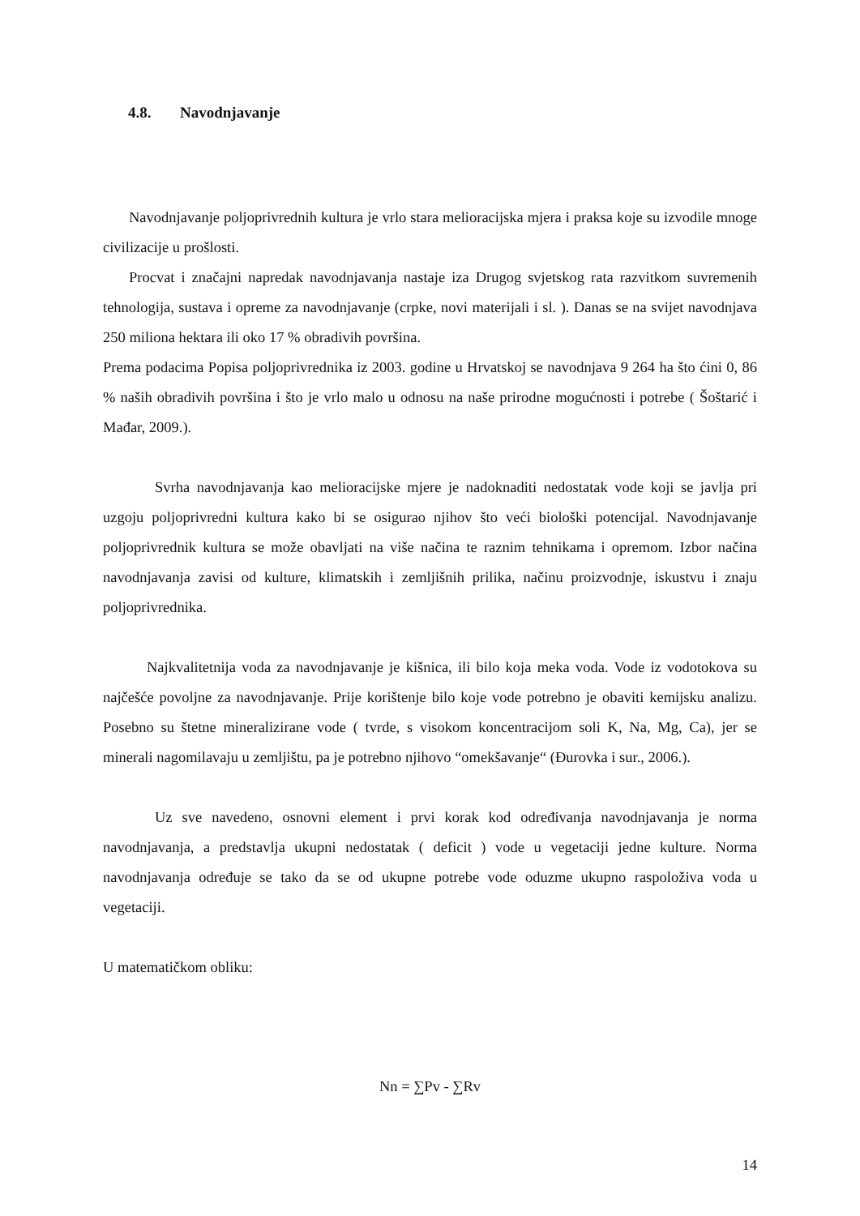4.8. Navodnjavanje
Navodnjavanje poljoprivrednih kultura je vrlo stara melioracijska mjera i praksa koje su izvodile mnoge civilizacije u prošlosti.
Procvat i značajni napredak navodnjavanja nastaje iza Drugog svjetskog rata razvitkom suvremenih tehnologija, sustava i opreme za navodnjavanje (crpke, novi materijali i sl. ). Danas se na svijet navodnjava 250 miliona hektara ili oko 17 % obradivih površina.
Prema podacima Popisa poljoprivrednika iz 2003. godine u Hrvatskoj se navodnjava 9 264 ha što ćini 0, 86 % naših obradivih površina i što je vrlo malo u odnosu na naše prirodne mogućnosti i potrebe ( Šoštarić i Mađar, 2009.).
Svrha navodnjavanja kao melioracijske mjere je nadoknaditi nedostatak vode koji se javlja pri uzgoju poljoprivredni kultura kako bi se osigurao njihov što veći biološki potencijal. Navodnjavanje poljoprivrednik kultura se može obavljati na više načina te raznim tehnikama i opremom. Izbor načina navodnjavanja zavisi od kulture, klimatskih i zemljišnih prilika, načinu proizvodnje, iskustvu i znaju poljoprivrednika.
Najkvalitetnija voda za navodnjavanje je kišnica, ili bilo koja meka voda. Vode iz vodotokova su najčešće povoljne za navodnjavanje. Prije korištenje bilo koje vode potrebno je obaviti kemijsku analizu. Posebno su štetne mineralizirane vode ( tvrde, s visokom koncentracijom soli K, Na, Mg, Ca), jer se minerali nagomilavaju u zemljištu, pa je potrebno njihovo “omekšavanje“ (Đurovka i sur., 2006.).
Uz sve navedeno, osnovni element i prvi korak kod određivanja navodnjavanja je norma navodnjavanja, a predstavlja ukupni nedostatak ( deficit ) vode u vegetaciji jedne kulture. Norma navodnjavanja određuje se tako da se od ukupne potrebe vode oduzme ukupno raspoloživa voda u vegetaciji.
U matematičkom obliku:
Nn = ∑Pv - ∑Rv
14